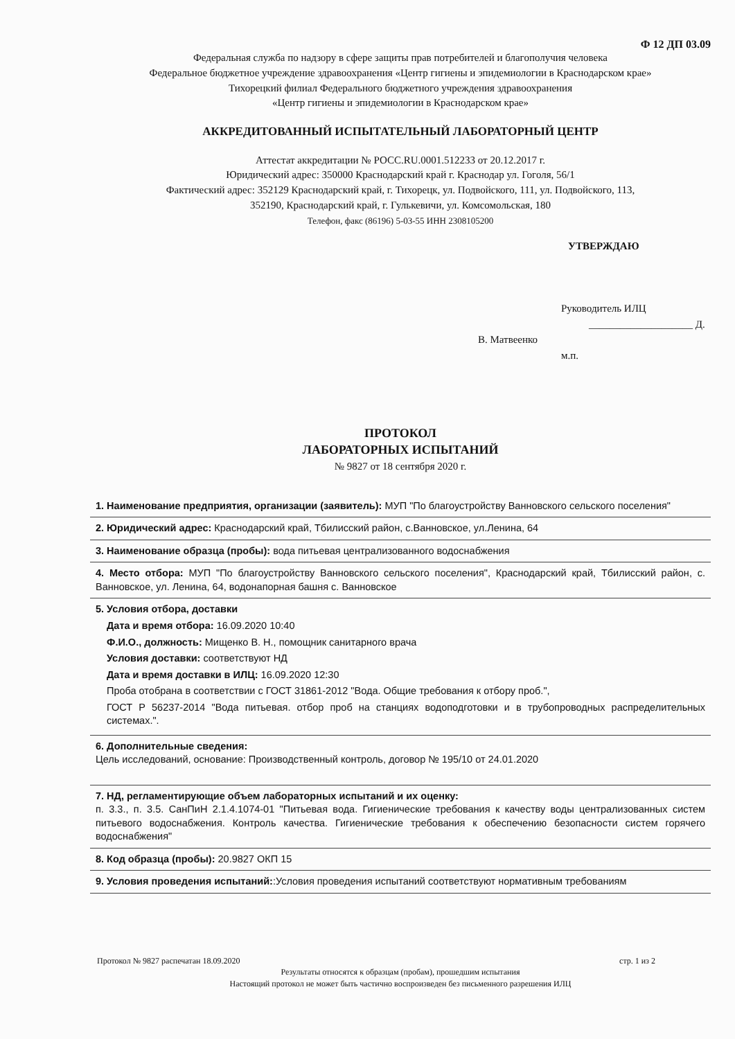Ф 12 ДП 03.09
Федеральная служба по надзору в сфере защиты прав потребителей и благополучия человека
Федеральное бюджетное учреждение здравоохранения «Центр гигиены и эпидемиологии в Краснодарском крае»
Тихорецкий филиал Федерального бюджетного учреждения здравоохранения
«Центр гигиены и эпидемиологии в Краснодарском крае»
АККРЕДИТОВАННЫЙ ИСПЫТАТЕЛЬНЫЙ ЛАБОРАТОРНЫЙ ЦЕНТР
Аттестат аккредитации № РОСС.RU.0001.512233 от 20.12.2017 г.
Юридический адрес: 350000 Краснодарский край г. Краснодар ул. Гоголя, 56/1
Фактический адрес: 352129 Краснодарский край, г. Тихорецк, ул. Подвойского, 111, ул. Подвойского, 113,
352190, Краснодарский край, г. Гулькевичи, ул. Комсомольская, 180
Телефон, факс (86196) 5-03-55 ИНН 2308105200
УТВЕРЖДАЮ
Руководитель ИЛЦ
____________________ Д. В. Матвеенко
м.п.
ПРОТОКОЛ
ЛАБОРАТОРНЫХ ИСПЫТАНИЙ
№ 9827 от 18 сентября 2020 г.
1. Наименование предприятия, организации (заявитель): МУП "По благоустройству Ванновского сельского поселения"
2. Юридический адрес: Краснодарский край, Тбилисский район, с.Ванновское, ул.Ленина, 64
3. Наименование образца (пробы): вода питьевая централизованного водоснабжения
4. Место отбора: МУП "По благоустройству Ванновского сельского поселения", Краснодарский край, Тбилисский район, с. Ванновское, ул. Ленина, 64, водонапорная башня с. Ванновское
5. Условия отбора, доставки
Дата и время отбора: 16.09.2020 10:40
Ф.И.О., должность: Мищенко В. Н., помощник санитарного врача
Условия доставки: соответствуют НД
Дата и время доставки в ИЛЦ: 16.09.2020 12:30
Проба отобрана в соответствии с ГОСТ 31861-2012 "Вода. Общие требования к отбору проб.",
ГОСТ Р 56237-2014 "Вода питьевая. отбор проб на станциях водоподготовки и в трубопроводных распределительных системах.".
6. Дополнительные сведения:
Цель исследований, основание: Производственный контроль, договор № 195/10 от 24.01.2020
7. НД, регламентирующие объем лабораторных испытаний и их оценку:
п. 3.3., п. 3.5. СанПиН 2.1.4.1074-01 "Питьевая вода. Гигиенические требования к качеству воды централизованных систем питьевого водоснабжения. Контроль качества. Гигиенические требования к обеспечению безопасности систем горячего водоснабжения"
8. Код образца (пробы): 20.9827 ОКП 15
9. Условия проведения испытаний::Условия проведения испытаний соответствуют нормативным требованиям
Протокол № 9827 распечатан 18.09.2020 стр. 1 из 2
Результаты относятся к образцам (пробам), прошедшим испытания
Настоящий протокол не может быть частично воспроизведен без письменного разрешения ИЛЦ